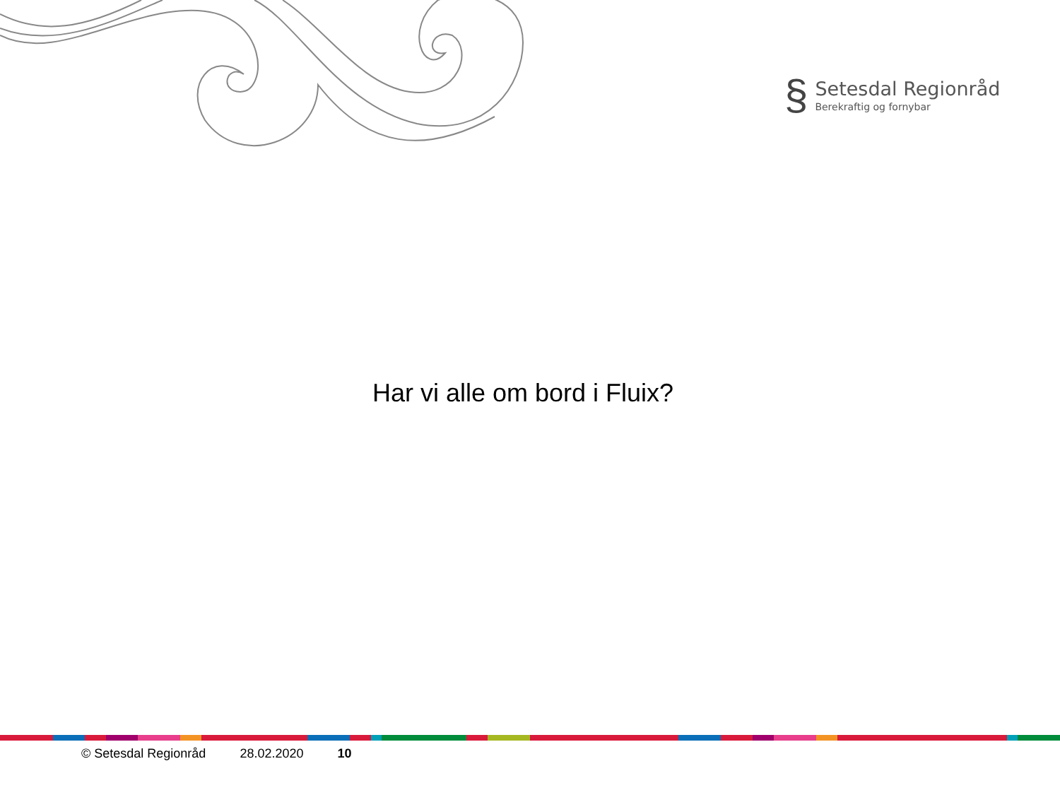§
Setesdal Regionråd
Berekraftig og fornybar
Har vi alle om bord i Fluix?
© Setesdal Regionråd 28.02.2020 10